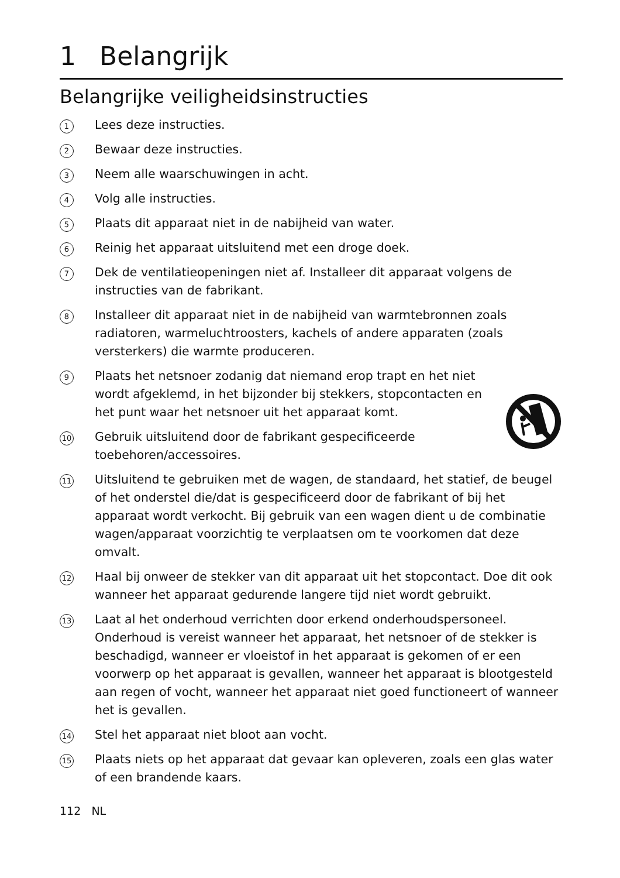1 Belangrijk
Belangrijke veiligheidsinstructies
1
Lees deze instructies.
2
Bewaar deze instructies.
3
Neem alle waarschuwingen in acht.
4
Volg alle instructies.
5
Plaats dit apparaat niet in de nabijheid van water.
6
Reinig het apparaat uitsluitend met een droge doek.
7
Dek de ventilatieopeningen niet af. Installeer dit apparaat volgens de instructies van de fabrikant.
8
Installeer dit apparaat niet in de nabijheid van warmtebronnen zoals radiatoren, warmeluchtroosters, kachels of andere apparaten (zoals versterkers) die warmte produceren.
9
Plaats het netsnoer zodanig dat niemand erop trapt en het niet wordt afgeklemd, in het bijzonder bij stekkers, stopcontacten en het punt waar het netsnoer uit het apparaat komt.
10
Gebruik uitsluitend door de fabrikant gespecificeerde toebehoren/accessoires.
11
Uitsluitend te gebruiken met de wagen, de standaard, het statief, de beugel of het onderstel die/dat is gespecificeerd door de fabrikant of bij het apparaat wordt verkocht. Bij gebruik van een wagen dient u de combinatie wagen/apparaat voorzichtig te verplaatsen om te voorkomen dat deze omvalt.
12
Haal bij onweer de stekker van dit apparaat uit het stopcontact. Doe dit ook wanneer het apparaat gedurende langere tijd niet wordt gebruikt.
13
Laat al het onderhoud verrichten door erkend onderhoudspersoneel. Onderhoud is vereist wanneer het apparaat, het netsnoer of de stekker is beschadigd, wanneer er vloeistof in het apparaat is gekomen of er een voorwerp op het apparaat is gevallen, wanneer het apparaat is blootgesteld aan regen of vocht, wanneer het apparaat niet goed functioneert of wanneer het is gevallen.
14
Stel het apparaat niet bloot aan vocht.
15
Plaats niets op het apparaat dat gevaar kan opleveren, zoals een glas water of een brandende kaars.
112 NL